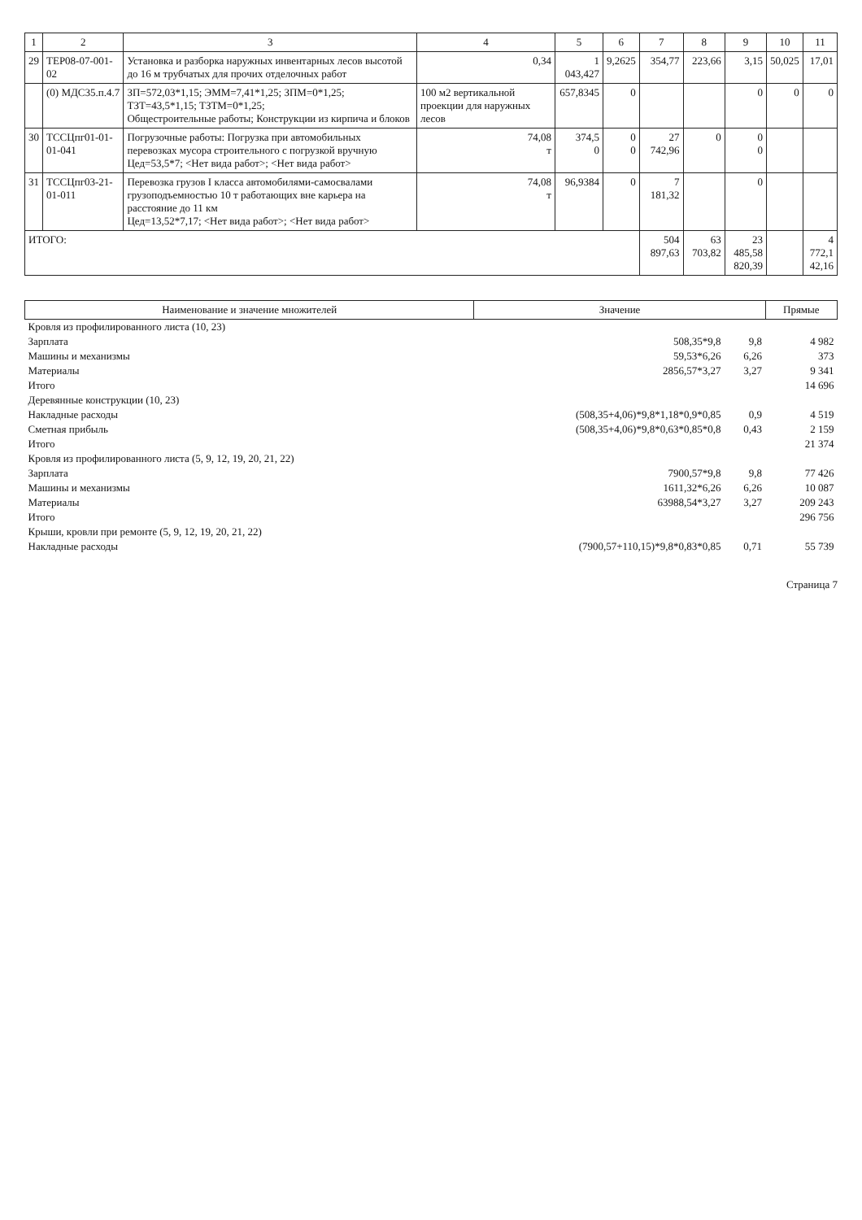| 1 | 2 | 3 | 4 | 5 | 6 | 7 | 8 | 9 | 10 | 11 |
| --- | --- | --- | --- | --- | --- | --- | --- | --- | --- | --- |
| 29 | ТЕР08-07-001-02 | Установка и разборка наружных инвентарных лесов высотой до 16 м трубчатых для прочих отделочных работ | 0,34 | 1 043,427 | 9,2625 | 354,77 | 223,66 | 3,15 | 50,025 | 17,01 |
| | (0) МДС35.п.4.7 | ЗП=572,03*1,15; ЭММ=7,41*1,25; ЗПМ=0*1,25; ТЗТ=43,5*1,15; ТЗТМ=0*1,25; Общестроительные работы; Конструкции из кирпича и блоков | 100 м2 вертикальной проекции для наружных лесов | 657,8345 | 0 | | | 0 | 0 | 0 |
| 30 | ТССЦпг01-01-01-041 | Погрузочные работы: Погрузка при автомобильных перевозках мусора строительного с погрузкой вручную Цед=53,5*7; <Нет вида работ>; <Нет вида работ> | 74,08 т | 374,5 0 | 0 0 | 27 742,96 | 0 | 0 0 | | |
| 31 | ТССЦпг03-21-01-011 | Перевозка грузов I класса автомобилями-самосвалами грузоподъемностью 10 т работающих вне карьера на расстояние до 11 км Цед=13,52*7,17; <Нет вида работ>; <Нет вида работ> | 74,08 т | 96,9384 | 0 | 7 181,32 | | 0 | | |
| ИТОГО: | | | | | | 504 897,63 | 63 703,82 | 23 485,58 820,39 | | 4 772,1 42,16 |
| Наименование и значение множителей | Значение | | Прямые |
| --- | --- | --- | --- |
| Кровля из профилированного листа (10, 23) | | | |
| Зарплата | 508,35*9,8 | 9,8 | 4 982 |
| Машины и механизмы | 59,53*6,26 | 6,26 | 373 |
| Материалы | 2856,57*3,27 | 3,27 | 9 341 |
| Итого | | | 14 696 |
| Деревянные конструкции (10, 23) | | | |
| Накладные расходы | (508,35+4,06)*9,8*1,18*0,9*0,85 | 0,9 | 4 519 |
| Сметная прибыль | (508,35+4,06)*9,8*0,63*0,85*0,8 | 0,43 | 2 159 |
| Итого | | | 21 374 |
| Кровля из профилированного листа (5, 9, 12, 19, 20, 21, 22) | | | |
| Зарплата | 7900,57*9,8 | 9,8 | 77 426 |
| Машины и механизмы | 1611,32*6,26 | 6,26 | 10 087 |
| Материалы | 63988,54*3,27 | 3,27 | 209 243 |
| Итого | | | 296 756 |
| Крыши, кровли при ремонте (5, 9, 12, 19, 20, 21, 22) | | | |
| Накладные расходы | (7900,57+110,15)*9,8*0,83*0,85 | 0,71 | 55 739 |
Страница 7